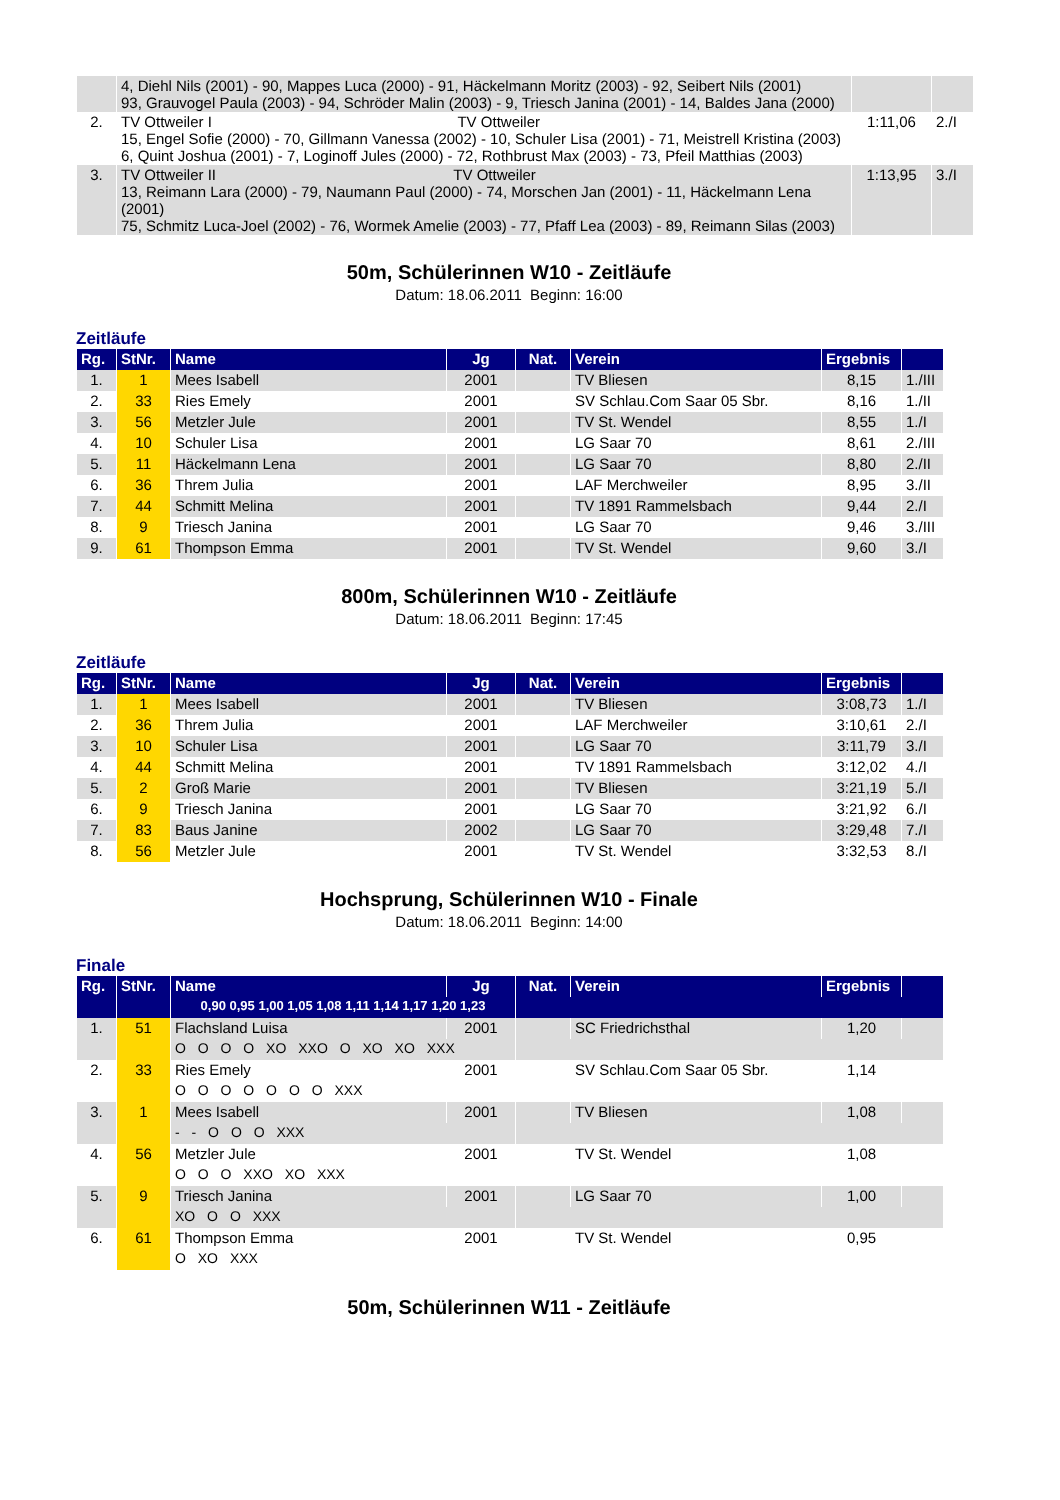| | 4, Diehl Nils (2001) - 90, Mappes Luca (2000) - 91, Häckelmann Moritz (2003) - 92, Seibert Nils (2001) 93, Grauvogel Paula (2003) - 94, Schröder Malin (2003) - 9, Triesch Janina (2001) - 14, Baldes Jana (2000) | | |
| 2. | TV Ottweiler I TV Ottweiler 15, Engel Sofie (2000) - 70, Gillmann Vanessa (2002) - 10, Schuler Lisa (2001) - 71, Meistrell Kristina (2003) 6, Quint Joshua (2001) - 7, Loginoff Jules (2000) - 72, Rothbrust Max (2003) - 73, Pfeil Matthias (2003) | 1:11,06 | 2./I |
| 3. | TV Ottweiler II TV Ottweiler 13, Reimann Lara (2000) - 79, Naumann Paul (2000) - 74, Morschen Jan (2001) - 11, Häckelmann Lena (2001) 75, Schmitz Luca-Joel (2002) - 76, Wormek Amelie (2003) - 77, Pfaff Lea (2003) - 89, Reimann Silas (2003) | 1:13,95 | 3./I |
50m, Schülerinnen W10 - Zeitläufe
Datum: 18.06.2011 Beginn: 16:00
Zeitläufe
| Rg. | StNr. | Name | Jg | Nat. | Verein | Ergebnis | |
| --- | --- | --- | --- | --- | --- | --- | --- |
| 1. | 1 | Mees Isabell | 2001 | | TV Bliesen | 8,15 | 1./III |
| 2. | 33 | Ries Emely | 2001 | | SV Schlau.Com Saar 05 Sbr. | 8,16 | 1./II |
| 3. | 56 | Metzler Jule | 2001 | | TV St. Wendel | 8,55 | 1./I |
| 4. | 10 | Schuler Lisa | 2001 | | LG Saar 70 | 8,61 | 2./III |
| 5. | 11 | Häckelmann Lena | 2001 | | LG Saar 70 | 8,80 | 2./II |
| 6. | 36 | Threm Julia | 2001 | | LAF Merchweiler | 8,95 | 3./II |
| 7. | 44 | Schmitt Melina | 2001 | | TV 1891 Rammelsbach | 9,44 | 2./I |
| 8. | 9 | Triesch Janina | 2001 | | LG Saar 70 | 9,46 | 3./III |
| 9. | 61 | Thompson Emma | 2001 | | TV St. Wendel | 9,60 | 3./I |
800m, Schülerinnen W10 - Zeitläufe
Datum: 18.06.2011 Beginn: 17:45
Zeitläufe
| Rg. | StNr. | Name | Jg | Nat. | Verein | Ergebnis | |
| --- | --- | --- | --- | --- | --- | --- | --- |
| 1. | 1 | Mees Isabell | 2001 | | TV Bliesen | 3:08,73 | 1./I |
| 2. | 36 | Threm Julia | 2001 | | LAF Merchweiler | 3:10,61 | 2./I |
| 3. | 10 | Schuler Lisa | 2001 | | LG Saar 70 | 3:11,79 | 3./I |
| 4. | 44 | Schmitt Melina | 2001 | | TV 1891 Rammelsbach | 3:12,02 | 4./I |
| 5. | 2 | Groß Marie | 2001 | | TV Bliesen | 3:21,19 | 5./I |
| 6. | 9 | Triesch Janina | 2001 | | LG Saar 70 | 3:21,92 | 6./I |
| 7. | 83 | Baus Janine | 2002 | | LG Saar 70 | 3:29,48 | 7./I |
| 8. | 56 | Metzler Jule | 2001 | | TV St. Wendel | 3:32,53 | 8./I |
Hochsprung, Schülerinnen W10 - Finale
Datum: 18.06.2011 Beginn: 14:00
Finale
| Rg. | StNr. | Name | Jg | Nat. | Verein | Ergebnis | |
| --- | --- | --- | --- | --- | --- | --- | --- |
| | | 0,90 0,95 1,00 1,05 1,08 1,11 1,14 1,17 1,20 1,23 | | | | | |
| 1. | 51 | Flachsland Luisa | 2001 | | SC Friedrichsthal | 1,20 | |
| | | O O O O XO XXO O XO XO XXX | | | | | |
| 2. | 33 | Ries Emely | 2001 | | SV Schlau.Com Saar 05 Sbr. | 1,14 | |
| | | O O O O O O O XXX | | | | | |
| 3. | 1 | Mees Isabell | 2001 | | TV Bliesen | 1,08 | |
| | | - - O O O XXX | | | | | |
| 4. | 56 | Metzler Jule | 2001 | | TV St. Wendel | 1,08 | |
| | | O O O XXO XO XXX | | | | | |
| 5. | 9 | Triesch Janina | 2001 | | LG Saar 70 | 1,00 | |
| | | XO O O XXX | | | | | |
| 6. | 61 | Thompson Emma | 2001 | | TV St. Wendel | 0,95 | |
| | | O XO XXX | | | | | |
50m, Schülerinnen W11 - Zeitläufe